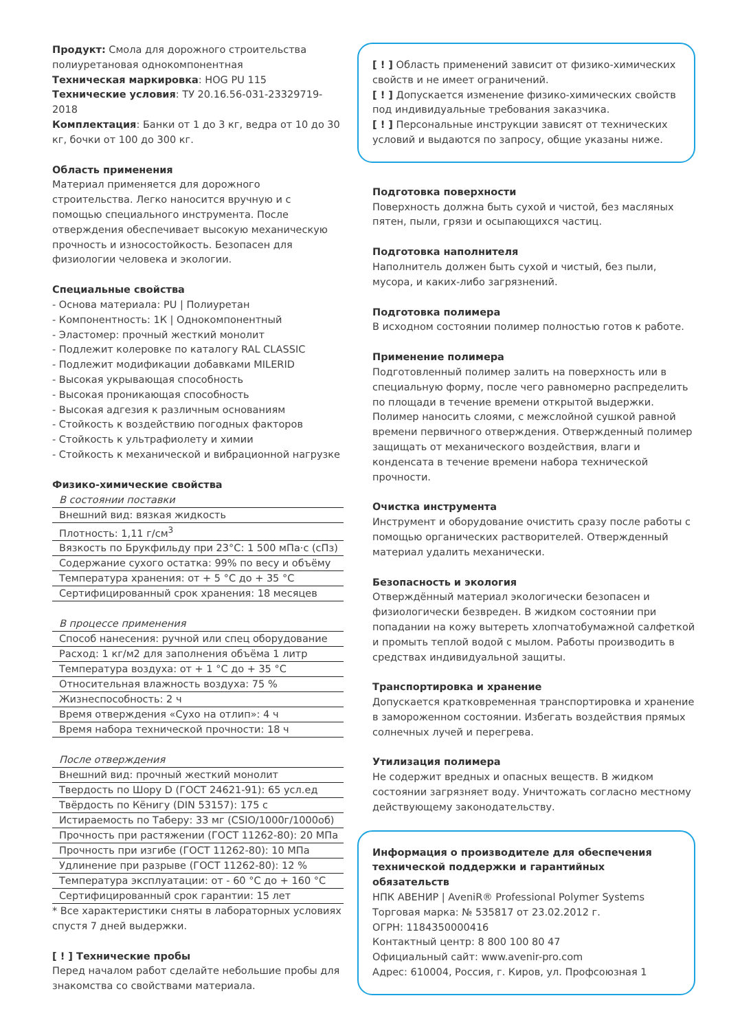Продукт: Смола для дорожного строительства полиуретановая однокомпонентная
Техническая маркировка: HOG PU 115
Технические условия: ТУ 20.16.56-031-23329719-2018
Комплектация: Банки от 1 до 3 кг, ведра от 10 до 30 кг, бочки от 100 до 300 кг.
Область применения
Материал применяется для дорожного строительства. Легко наносится вручную и с помощью специального инструмента. После отверждения обеспечивает высокую механическую прочность и износостойкость. Безопасен для физиологии человека и экологии.
Специальные свойства
- Основа материала: PU | Полиуретан
- Компонентность: 1К | Однокомпонентный
- Эластомер: прочный жесткий монолит
- Подлежит колеровке по каталогу RAL CLASSIC
- Подлежит модификации добавками MILERID
- Высокая укрывающая способность
- Высокая проникающая способность
- Высокая адгезия к различным основаниям
- Стойкость к воздействию погодных факторов
- Стойкость к ультрафиолету и химии
- Стойкость к механической и вибрационной нагрузке
Физико-химические свойства
| В состоянии поставки |
| Внешний вид: вязкая жидкость |
| Плотность: 1,11 г/см<sup>3</sup> |
| Вязкость по Брукфильду при 23°C: 1 500 мПа·с (сПз) |
| Содержание сухого остатка: 99% по весу и объёму |
| Температура хранения: от + 5 °C до + 35 °C |
| Сертифицированный срок хранения: 18 месяцев |
| В процессе применения |
| Способ нанесения: ручной или спец оборудование |
| Расход: 1 кг/м2 для заполнения объёма 1 литр |
| Температура воздуха: от + 1 °C до + 35 °C |
| Относительная влажность воздуха: 75 % |
| Жизнеспособность: 2 ч |
| Время отверждения «Сухо на отлип»: 4 ч |
| Время набора технической прочности: 18 ч |
| После отверждения |
| Внешний вид: прочный жесткий монолит |
| Твердость по Шору D (ГОСТ 24621-91): 65 усл.ед |
| Твёрдость по Кёнигу (DIN 53157): 175 с |
| Истираемость по Таберу: 33 мг (CSIO/1000г/1000об) |
| Прочность при растяжении (ГОСТ 11262-80): 20 МПа |
| Прочность при изгибе (ГОСТ 11262-80): 10 МПа |
| Удлинение при разрыве (ГОСТ 11262-80): 12 % |
| Температура эксплуатации: от - 60 °C до + 160 °C |
| Сертифицированный срок гарантии: 15 лет |
* Все характеристики сняты в лабораторных условиях спустя 7 дней выдержки.
[ ! ] Технические пробы
Перед началом работ сделайте небольшие пробы для знакомства со свойствами материала.
[ ! ] Область применений зависит от физико-химических свойств и не имеет ограничений.
[ ! ] Допускается изменение физико-химических свойств под индивидуальные требования заказчика.
[ ! ] Персональные инструкции зависят от технических условий и выдаются по запросу, общие указаны ниже.
Подготовка поверхности
Поверхность должна быть сухой и чистой, без масляных пятен, пыли, грязи и осыпающихся частиц.
Подготовка наполнителя
Наполнитель должен быть сухой и чистый, без пыли, мусора, и каких-либо загрязнений.
Подготовка полимера
В исходном состоянии полимер полностью готов к работе.
Применение полимера
Подготовленный полимер залить на поверхность или в специальную форму, после чего равномерно распределить по площади в течение времени открытой выдержки. Полимер наносить слоями, с межслойной сушкой равной времени первичного отверждения. Отвержденный полимер защищать от механического воздействия, влаги и конденсата в течение времени набора технической прочности.
Очистка инструмента
Инструмент и оборудование очистить сразу после работы с помощью органических растворителей. Отвержденный материал удалить механически.
Безопасность и экология
Отверждённый материал экологически безопасен и физиологически безвреден. В жидком состоянии при попадании на кожу вытереть хлопчатобумажной салфеткой и промыть теплой водой с мылом. Работы производить в средствах индивидуальной защиты.
Транспортировка и хранение
Допускается кратковременная транспортировка и хранение в замороженном состоянии. Избегать воздействия прямых солнечных лучей и перегрева.
Утилизация полимера
Не содержит вредных и опасных веществ. В жидком состоянии загрязняет воду. Уничтожать согласно местному действующему законодательству.
Информация о производителе для обеспечения технической поддержки и гарантийных обязательств
НПК АВЕНИР | AveniR® Professional Polymer Systems
Торговая марка: № 535817 от 23.02.2012 г.
ОГРН: 1184350000416
Контактный центр: 8 800 100 80 47
Официальный сайт: www.avenir-pro.com
Адрес: 610004, Россия, г. Киров, ул. Профсоюзная 1